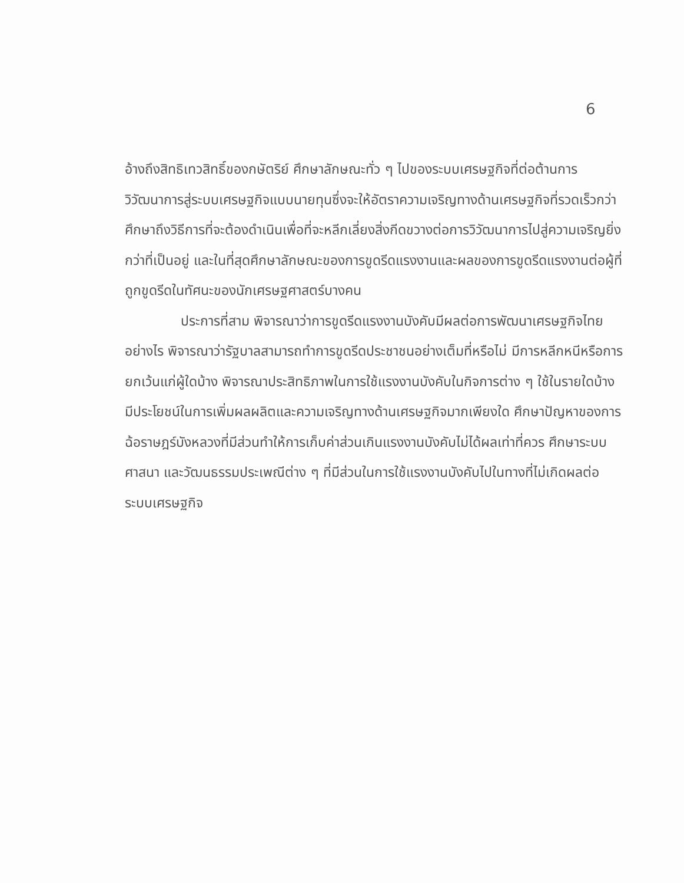6
อ้างถึงสิทธิเทวสิทธิ์ของกษัตริย์ ศึกษาลักษณะทั่ว ๆ ไปของระบบเศรษฐกิจที่ต่อต้านการวิวัฒนาการสู่ระบบเศรษฐกิจแบบนายทุนซึ่งจะให้อัตราความเจริญทางด้านเศรษฐกิจที่รวดเร็วกว่า ศึกษาถึงวิธีการที่จะต้องดำเนินเพื่อที่จะหลีกเลี่ยงสิ่งกีดขวางต่อการวิวัฒนาการไปสู่ความเจริญยิ่งกว่าที่เป็นอยู่ และในที่สุดศึกษาลักษณะของการขูดรีดแรงงานและผลของการขูดรีดแรงงานต่อผู้ที่ถูกขูดรีดในทัศนะของนักเศรษฐศาสตร์บางคน
ประการที่สาม พิจารณาว่าการขูดรีดแรงงานบังคับมีผลต่อการพัฒนาเศรษฐกิจไทยอย่างไร พิจารณาว่ารัฐบาลสามารถทำการขูดรีดประชาชนอย่างเต็มที่หรือไม่ มีการหลีกหนีหรือการยกเว้นแก่ผู้ใดบ้าง พิจารณาประสิทธิภาพในการใช้แรงงานบังคับในกิจการต่าง ๆ ใช้ในรายใดบ้าง มีประโยชน์ในการเพิ่มผลผลิตและความเจริญทางด้านเศรษฐกิจมากเพียงใด ศึกษาปัญหาของการฉ้อราษฎร์บังหลวงที่มีส่วนทำให้การเก็บค่าส่วนเกินแรงงานบังคับไม่ได้ผลเท่าที่ควร ศึกษาระบบศาสนา และวัฒนธรรมประเพณีต่าง ๆ ที่มีส่วนในการใช้แรงงานบังคับไปในทางที่ไม่เกิดผลต่อระบบเศรษฐกิจ